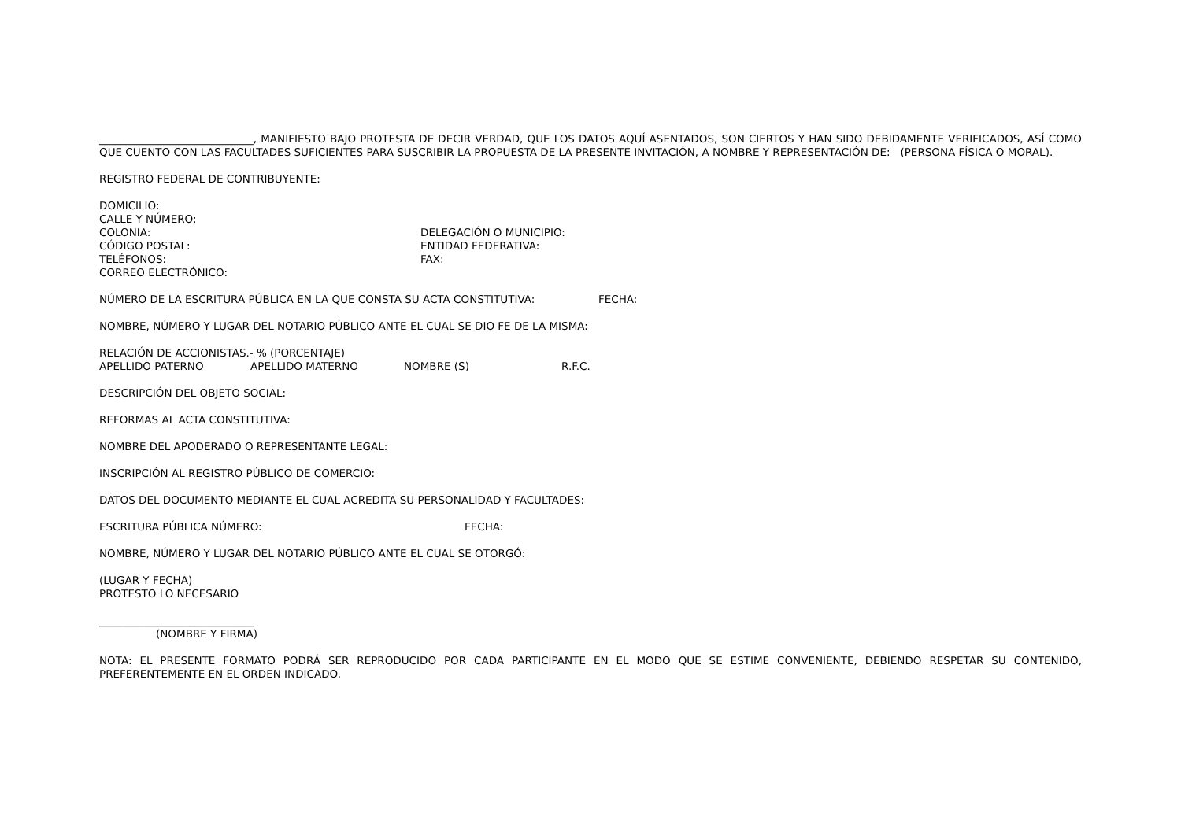_____________________________, MANIFIESTO BAJO PROTESTA DE DECIR VERDAD, QUE LOS DATOS AQUÍ ASENTADOS, SON CIERTOS Y HAN SIDO DEBIDAMENTE VERIFICADOS, ASÍ COMO QUE CUENTO CON LAS FACULTADES SUFICIENTES PARA SUSCRIBIR LA PROPUESTA DE LA PRESENTE INVITACIÓN, A NOMBRE Y REPRESENTACIÓN DE: (PERSONA FÍSICA O MORAL).
REGISTRO FEDERAL DE CONTRIBUYENTE:
DOMICILIO:
CALLE Y NÚMERO:
COLONIA: DELEGACIÓN O MUNICIPIO:
CÓDIGO POSTAL: ENTIDAD FEDERATIVA:
TELÉFONOS: FAX:
CORREO ELECTRÓNICO:
NÚMERO DE LA ESCRITURA PÚBLICA EN LA QUE CONSTA SU ACTA CONSTITUTIVA: FECHA:
NOMBRE, NÚMERO Y LUGAR DEL NOTARIO PÚBLICO ANTE EL CUAL SE DIO FE DE LA MISMA:
RELACIÓN DE ACCIONISTAS.- % (PORCENTAJE)
APELLIDO PATERNO APELLIDO MATERNO NOMBRE (S) R.F.C.
DESCRIPCIÓN DEL OBJETO SOCIAL:
REFORMAS AL ACTA CONSTITUTIVA:
NOMBRE DEL APODERADO O REPRESENTANTE LEGAL:
INSCRIPCIÓN AL REGISTRO PÚBLICO DE COMERCIO:
DATOS DEL DOCUMENTO MEDIANTE EL CUAL ACREDITA SU PERSONALIDAD Y FACULTADES:
ESCRITURA PÚBLICA NÚMERO: FECHA:
NOMBRE, NÚMERO Y LUGAR DEL NOTARIO PÚBLICO ANTE EL CUAL SE OTORGÓ:
(LUGAR Y FECHA)
PROTESTO LO NECESARIO
_____________________________
(NOMBRE Y FIRMA)
NOTA: EL PRESENTE FORMATO PODRÁ SER REPRODUCIDO POR CADA PARTICIPANTE EN EL MODO QUE SE ESTIME CONVENIENTE, DEBIENDO RESPETAR SU CONTENIDO, PREFERENTEMENTE EN EL ORDEN INDICADO.